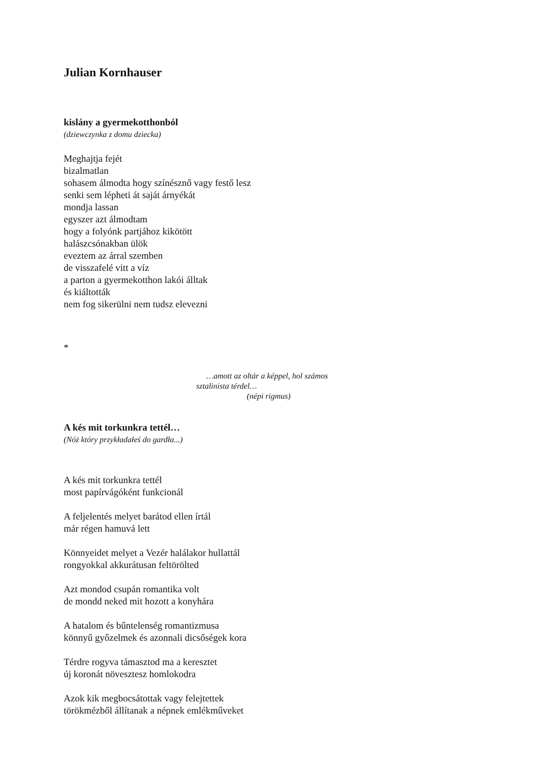Julian Kornhauser
kislány a gyermekotthonból
(dziewczynka z domu dziecka)
Meghajtja fejét
bizalmatlan
sohasem álmodta hogy színésznő vagy festő lesz
senki sem lépheti át saját árnyékát
mondja lassan
egyszer azt álmodtam
hogy a folyónk partjához kikötött
halászcsónakban ülök
eveztem az árral szemben
de visszafelé vitt a víz
a parton a gyermekotthon lakói álltak
és kiáltották
nem fog sikerülni nem tudsz elevezni
*
…amott az oltár a képpel, hol számos
sztalinista térdel…
(népi rigmus)
A kés mit torkunkra tettél…
(Nóż który przykładałeś do gardła...)
A kés mit torkunkra tettél
most papírvágóként funkcionál
A feljelentés melyet barátod ellen írtál
már régen hamuvá lett
Könnyeidet melyet a Vezér halálakor hullattál
rongyokkal akkurátusan feltörölted
Azt mondod csupán romantika volt
de mondd neked mit hozott a konyhára
A hatalom és bűntelenség romantizmusa
könnyű győzelmek és azonnali dicsőségek kora
Térdre rogyva támasztod ma a keresztet
új koronát növesztesz homlokodra
Azok kik megbocsátottak vagy felejtettek
törökmézből állítanak a népnek emlékműveket